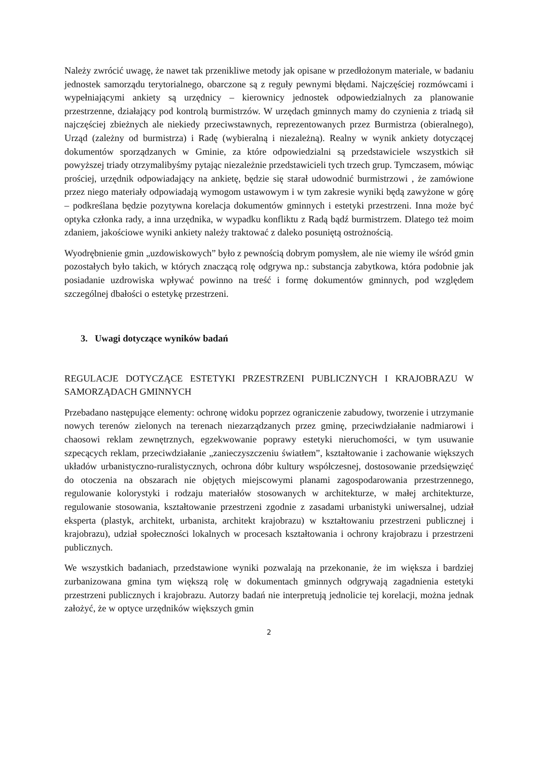Należy zwrócić uwagę, że nawet tak przenikliwe metody jak opisane w przedłożonym materiale, w badaniu jednostek samorządu terytorialnego, obarczone są z reguły pewnymi błędami. Najczęściej rozmówcami i wypełniającymi ankiety są urzędnicy – kierownicy jednostek odpowiedzialnych za planowanie przestrzenne, działający pod kontrolą burmistrzów. W urzędach gminnych mamy do czynienia z triadą sił najczęściej zbieżnych ale niekiedy przeciwstawnych, reprezentowanych przez Burmistrza (obieralnego), Urząd (zależny od burmistrza) i Radę (wybieralną i niezależną). Realny w wynik ankiety dotyczącej dokumentów sporządzanych w Gminie, za które odpowiedzialni są przedstawiciele wszystkich sił powyższej triady otrzymalibyśmy pytając niezależnie przedstawicieli tych trzech grup. Tymczasem, mówiąc prościej, urzędnik odpowiadający na ankietę, będzie się starał udowodnić burmistrzowi , że zamówione przez niego materiały odpowiadają wymogom ustawowym i w tym zakresie wyniki będą zawyżone w górę – podkreślana będzie pozytywna korelacja dokumentów gminnych i estetyki przestrzeni. Inna może być optyka członka rady, a inna urzędnika, w wypadku konfliktu z Radą bądź burmistrzem. Dlatego też moim zdaniem, jakościowe wyniki ankiety należy traktować z daleko posuniętą ostrożnością.
Wyodrębnienie gmin „uzdowiskowych” było z pewnością dobrym pomysłem, ale nie wiemy ile wśród gmin pozostałych było takich, w których znaczącą rolę odgrywa np.: substancja zabytkowa, która podobnie jak posiadanie uzdrowiska wpływać powinno na treść i formę dokumentów gminnych, pod względem szczególnej dbałości o estetykę przestrzeni.
3. Uwagi dotyczące wyników badań
REGULACJE DOTYCZĄCE ESTETYKI PRZESTRZENI PUBLICZNYCH I KRAJOBRAZU W SAMORZĄDACH GMINNYCH
Przebadano następujące elementy: ochronę widoku poprzez ograniczenie zabudowy, tworzenie i utrzymanie nowych terenów zielonych na terenach niezarządzanych przez gminę, przeciwdziałanie nadmiarowi i chaosowi reklam zewnętrznych, egzekwowanie poprawy estetyki nieruchomości, w tym usuwanie szpecących reklam, przeciwdziałanie „zanieczyszczeniu światłem”, kształtowanie i zachowanie większych układów urbanistyczno-ruralistycznych, ochrona dóbr kultury współczesnej, dostosowanie przedsięwzięć do otoczenia na obszarach nie objętych miejscowymi planami zagospodarowania przestrzennego, regulowanie kolorystyki i rodzaju materiałów stosowanych w architekturze, w małej architekturze, regulowanie stosowania, kształtowanie przestrzeni zgodnie z zasadami urbanistyki uniwersalnej, udział eksperta (plastyk, architekt, urbanista, architekt krajobrazu) w kształtowaniu przestrzeni publicznej i krajobrazu), udział społeczności lokalnych w procesach kształtowania i ochrony krajobrazu i przestrzeni publicznych.
We wszystkich badaniach, przedstawione wyniki pozwalają na przekonanie, że im większa i bardziej zurbanizowana gmina tym większą rolę w dokumentach gminnych odgrywają zagadnienia estetyki przestrzeni publicznych i krajobrazu. Autorzy badań nie interpretują jednolicie tej korelacji, można jednak założyć, że w optyce urzędników większych gmin
2